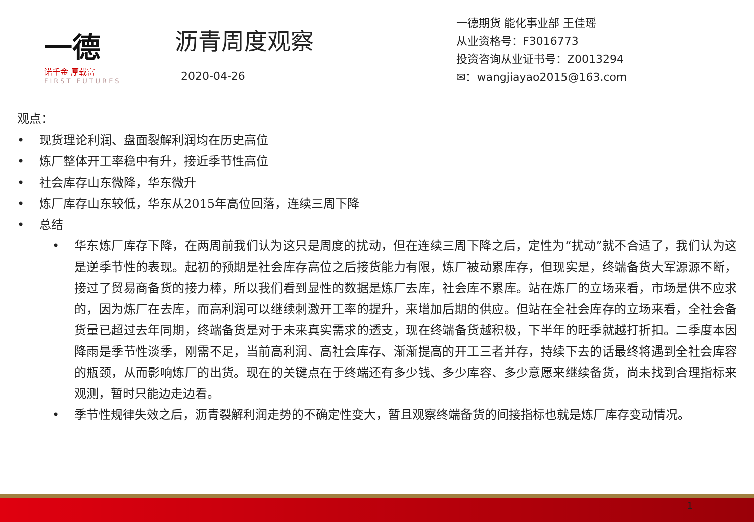一德
诺千金 厚载富
FIRST FUTURES
沥青周度观察
2020-04-26
一德期货 能化事业部 王佳瑶
从业资格号：F3016773
投资咨询从业证书号：Z0013294
✉：wangjiayao2015@163.com
观点：
• 现货理论利润、盘面裂解利润均在历史高位
• 炼厂整体开工率稳中有升，接近季节性高位
• 社会库存山东微降，华东微升
• 炼厂库存山东较低，华东从2015年高位回落，连续三周下降
• 总结
• 华东炼厂库存下降，在两周前我们认为这只是周度的扰动，但在连续三周下降之后，定性为“扰动”就不合适了，我们认为这是逆季节性的表现。起初的预期是社会库存高位之后接货能力有限，炼厂被动累库存，但现实是，终端备货大军源源不断，接过了贸易商备货的接力棒，所以我们看到显性的数据是炼厂去库，社会库不累库。站在炼厂的立场来看，市场是供不应求的，因为炼厂在去库，而高利润可以继续刺激开工率的提升，来增加后期的供应。但站在全社会库存的立场来看，全社会备货量已超过去年同期，终端备货是对于未来真实需求的透支，现在终端备货越积极，下半年的旺季就越打折扣。二季度本因降雨是季节性淡季，刚需不足，当前高利润、高社会库存、渐渐提高的开工三者并存，持续下去的话最终将遇到全社会库容的瓶颈，从而影响炼厂的出货。现在的关键点在于终端还有多少钱、多少库容、多少意愿来继续备货，尚未找到合理指标来观测，暂时只能边走边看。
• 季节性规律失效之后，沥青裂解利润走势的不确定性变大，暂且观察终端备货的间接指标也就是炼厂库存变动情况。
1